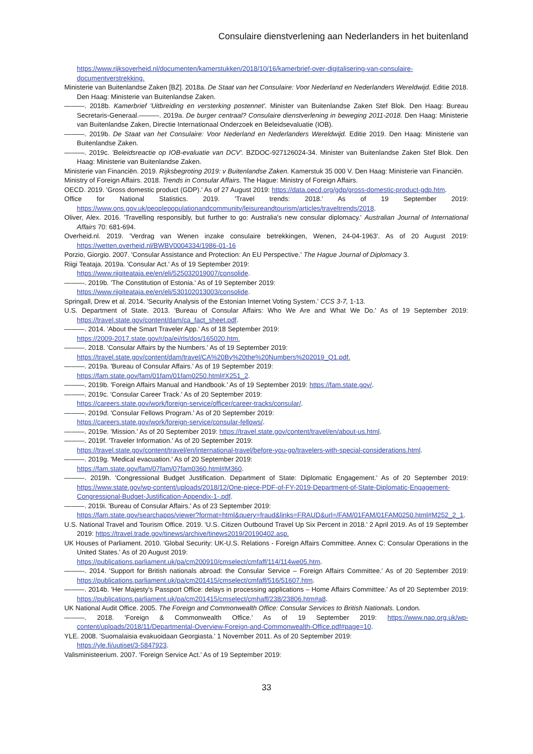Consulaire dienstverlening aan Nederlanders in het buitenland
https://www.rijksoverheid.nl/documenten/kamerstukken/2018/10/16/kamerbrief-over-digitalisering-van-consulaire-documentverstrekking.
Ministerie van Buitenlandse Zaken [BZ]. 2018a. De Staat van het Consulaire: Voor Nederland en Nederlanders Wereldwijd. Editie 2018. Den Haag: Ministerie van Buitenlandse Zaken.
———. 2018b. Kamerbrief 'Uitbreiding en versterking postennet'. Minister van Buitenlandse Zaken Stef Blok. Den Haag: Bureau Secretaris-Generaal.———. 2019a. De burger centraal? Consulaire dienstverlening in beweging 2011-2018. Den Haag: Ministerie van Buitenlandse Zaken, Directie Internationaal Onderzoek en Beleidsevaluatie (IOB).
———. 2019b. De Staat van het Consulaire: Voor Nederland en Nederlanders Wereldwijd. Editie 2019. Den Haag: Ministerie van Buitenlandse Zaken.
———. 2019c. 'Beleidsreactie op IOB-evaluatie van DCV'. BZDOC-927126024-34. Minister van Buitenlandse Zaken Stef Blok. Den Haag: Ministerie van Buitenlandse Zaken.
Ministerie van Financiën. 2019. Rijksbegroting 2019: v Buitenlandse Zaken. Kamerstuk 35 000 V. Den Haag: Ministerie van Financiën.
Ministry of Foreign Affairs. 2018. Trends in Consular Affairs. The Hague: Ministry of Foreign Affairs.
OECD. 2019. 'Gross domestic product (GDP).' As of 27 August 2019: https://data.oecd.org/gdp/gross-domestic-product-gdp.htm.
Office for National Statistics. 2019. 'Travel trends: 2018.' As of 19 September 2019: https://www.ons.gov.uk/peoplepopulationandcommunity/leisureandtourism/articles/traveltrends/2018.
Oliver, Alex. 2016. 'Travelling responsibly, but further to go: Australia's new consular diplomacy.' Australian Journal of International Affairs 70: 681-694.
Overheid.nl. 2019. 'Verdrag van Wenen inzake consulaire betrekkingen, Wenen, 24-04-1963'. As of 20 August 2019: https://wetten.overheid.nl/BWBV0004334/1986-01-16
Porzio, Giorgio. 2007. 'Consular Assistance and Protection: An EU Perspective.' The Hague Journal of Diplomacy 3.
Riigi Teataja. 2019a. 'Consular Act.' As of 19 September 2019:
https://www.riigiteataja.ee/en/eli/525032019007/consolide.
———. 2019b. 'The Constitution of Estonia.' As of 19 September 2019:
https://www.riigiteataja.ee/en/eli/530102013003/consolide.
Springall, Drew et al. 2014. 'Security Analysis of the Estonian Internet Voting System.' CCS 3-7, 1-13.
U.S. Department of State. 2013. 'Bureau of Consular Affairs: Who We Are and What We Do.' As of 19 September 2019: https://travel.state.gov/content/dam/ca_fact_sheet.pdf.
———. 2014. 'About the Smart Traveler App.' As of 18 September 2019:
https://2009-2017.state.gov/r/pa/ei/rls/dos/165020.htm.
———. 2018. 'Consular Affairs by the Numbers.' As of 19 September 2019:
https://travel.state.gov/content/dam/travel/CA%20By%20the%20Numbers%202019_Q1.pdf.
———. 2019a. 'Bureau of Consular Affairs.' As of 19 September 2019:
https://fam.state.gov/fam/01fam/01fam0250.html#X251_2.
———. 2019b. 'Foreign Affairs Manual and Handbook.' As of 19 September 2019: https://fam.state.gov/.
———. 2019c. 'Consular Career Track.' As of 20 September 2019:
https://careers.state.gov/work/foreign-service/officer/career-tracks/consular/.
———. 2019d. 'Consular Fellows Program.' As of 20 September 2019:
https://careers.state.gov/work/foreign-service/consular-fellows/.
———. 2019e. 'Mission.' As of 20 September 2019: https://travel.state.gov/content/travel/en/about-us.html.
———. 2019f. 'Traveler Information.' As of 20 September 2019:
https://travel.state.gov/content/travel/en/international-travel/before-you-go/travelers-with-special-considerations.html.
———. 2019g. 'Medical evacuation.' As of 20 September 2019:
https://fam.state.gov/fam/07fam/07fam0360.html#M360.
———. 2019h. 'Congressional Budget Justification. Department of State: Diplomatic Engagement.' As of 20 September 2019: https://www.state.gov/wp-content/uploads/2018/12/One-piece-PDF-of-FY-2019-Department-of-State-Diplomatic-Engagement-Congressional-Budget-Justification-Appendix-1-.pdf.
———. 2019i. 'Bureau of Consular Affairs.' As of 23 September 2019:
https://fam.state.gov/searchapps/viewer?format=html&query=fraud&links=FRAUD&url=/FAM/01FAM/01FAM0250.html#M252_2_1.
U.S. National Travel and Tourism Office. 2019. 'U.S. Citizen Outbound Travel Up Six Percent in 2018.' 2 April 2019. As of 19 September 2019: https://travel.trade.gov/tinews/archive/tinews2019/20190402.asp.
UK Houses of Parliament. 2010. 'Global Security: UK-U.S. Relations - Foreign Affairs Committee. Annex C: Consular Operations in the United States.' As of 20 August 2019:
https://publications.parliament.uk/pa/cm200910/cmselect/cmfaff/114/114we05.htm.
———. 2014. 'Support for British nationals abroad: the Consular Service – Foreign Affairs Committee.' As of 20 September 2019: https://publications.parliament.uk/pa/cm201415/cmselect/cmfaff/516/51607.htm.
———. 2014b. 'Her Majesty's Passport Office: delays in processing applications – Home Affairs Committee.' As of 20 September 2019: https://publications.parliament.uk/pa/cm201415/cmselect/cmhaff/238/23806.htm#a8.
UK National Audit Office. 2005. The Foreign and Commonwealth Office: Consular Services to British Nationals. London.
———. 2018. 'Foreign & Commonwealth Office.' As of 19 September 2019: https://www.nao.org.uk/wp-content/uploads/2018/11/Departmental-Overview-Foreign-and-Commonwealth-Office.pdf#page=10.
YLE. 2008. 'Suomalaisia evakuoidaan Georgiasta.' 1 November 2011. As of 20 September 2019:
https://yle.fi/uutiset/3-5847923.
Valisministeerium. 2007. 'Foreign Service Act.' As of 19 September 2019:
33